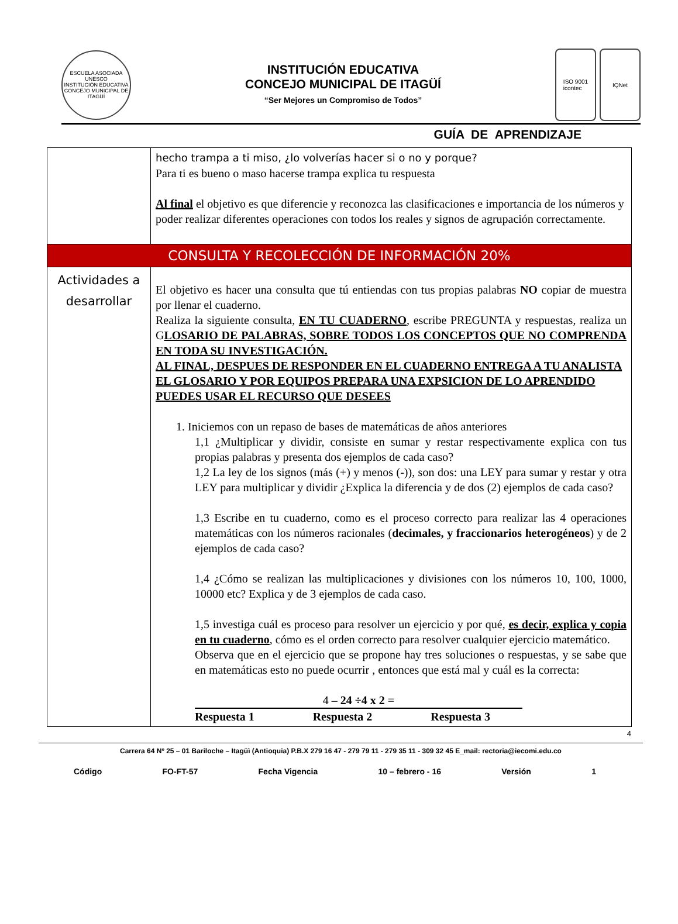ESCUELA ASOCIADA UNESCO
INSTITUCIÓN EDUCATIVA
CONCEJO MUNICIPAL DE ITAGÜÍ
INSTITUCIÓN EDUCATIVA
CONCEJO MUNICIPAL DE ITAGÜÍ
“Ser Mejores un Compromiso de Todos”
ISO 9001
icontec
IQNet
GUÍA DE APRENDIZAJE
| | hecho trampa a ti miso, ¿lo volverías hacer si o no y porque? Para ti es bueno o maso hacerse trampa explica tu respuesta Al final el objetivo es que diferencie y reconozca las clasificaciones e importancia de los números y poder realizar diferentes operaciones con todos los reales y signos de agrupación correctamente. |
| CONSULTA Y RECOLECCIÓN DE INFORMACIÓN 20% | |
| Actividades a desarrollar | El objetivo es hacer una consulta que tú entiendas con tus propias palabras NO copiar de muestra por llenar el cuaderno. Realiza la siguiente consulta, EN TU CUADERNO , escribe PREGUNTA y respuestas, realiza un G LOSARIO DE PALABRAS, SOBRE TODOS LOS CONCEPTOS QUE NO COMPRENDA EN TODA SU INVESTIGACIÓN. AL FINAL, DESPUES DE RESPONDER EN EL CUADERNO ENTREGA A TU ANALISTA EL GLOSARIO Y POR EQUIPOS PREPARA UNA EXPSICION DE LO APRENDIDO PUEDES USAR EL RECURSO QUE DESEES 1. Iniciemos con un repaso de bases de matemáticas de años anteriores 1,1 ¿Multiplicar y dividir, consiste en sumar y restar respectivamente explica con tus propias palabras y presenta dos ejemplos de cada caso? 1,2 La ley de los signos (más (+) y menos (-)), son dos: una LEY para sumar y restar y otra LEY para multiplicar y dividir ¿Explica la diferencia y de dos (2) ejemplos de cada caso? 1,3 Escribe en tu cuaderno, como es el proceso correcto para realizar las 4 operaciones matemáticas con los números racionales ( decimales, y fraccionarios heterogéneos ) y de 2 ejemplos de cada caso? 1,4 ¿Cómo se realizan las multiplicaciones y divisiones con los números 10, 100, 1000, 10000 etc? Explica y de 3 ejemplos de cada caso. 1,5 investiga cuál es proceso para resolver un ejercicio y por qué, es decir, explica y copia en tu cuaderno , cómo es el orden correcto para resolver cualquier ejercicio matemático. Observa que en el ejercicio que se propone hay tres soluciones o respuestas, y se sabe que en matemáticas esto no puede ocurrir , entonces que está mal y cuál es la correcta: 4 – 24 ÷4 x 2 = Respuesta 1 Respuesta 2 Respuesta 3 |
4
Carrera 64 Nº 25 – 01 Bariloche – Itagüì (Antioquia) P.B.X 279 16 47 - 279 79 11 - 279 35 11 - 309 32 45 E_mail: rectoria@iecomi.edu.co
Código FO-FT-57 Fecha Vigencia 10 – febrero - 16 Versión 1